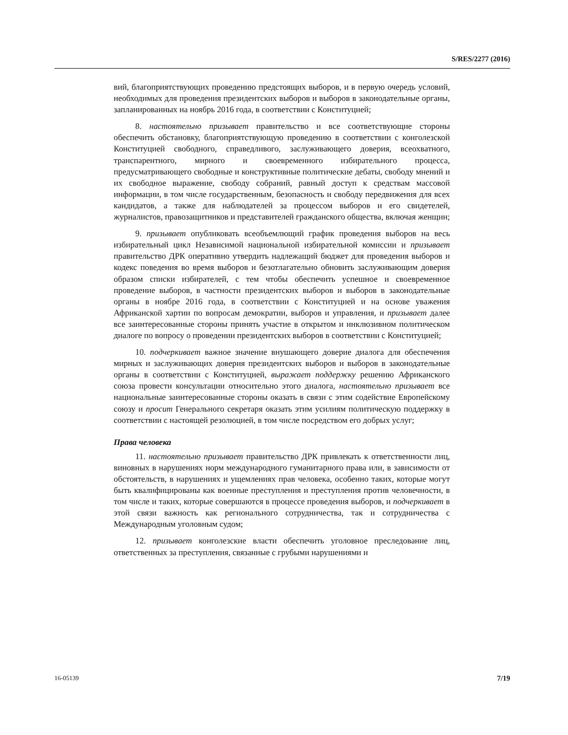S/RES/2277 (2016)
вий, благоприятствующих проведению предстоящих выборов, и в первую очередь условий, необходимых для проведения президентских выборов и выборов в законодательные органы, запланированных на ноябрь 2016 года, в соответствии с Конституцией;
8. настоятельно призывает правительство и все соответствующие стороны обеспечить обстановку, благоприятствующую проведению в соответствии с конголезской Конституцией свободного, справедливого, заслуживающего доверия, всеохватного, транспарентного, мирного и своевременного избирательного процесса, предусматривающего свободные и конструктивные политические дебаты, свободу мнений и их свободное выражение, свободу собраний, равный доступ к средствам массовой информации, в том числе государственным, безопасность и свободу передвижения для всех кандидатов, а также для наблюдателей за процессом выборов и его свидетелей, журналистов, правозащитников и представителей гражданского общества, включая женщин;
9. призывает опубликовать всеобъемлющий график проведения выборов на весь избирательный цикл Независимой национальной избирательной комиссии и призывает правительство ДРК оперативно утвердить надлежащий бюджет для проведения выборов и кодекс поведения во время выборов и безотлагательно обновить заслуживающим доверия образом списки избирателей, с тем чтобы обеспечить успешное и своевременное проведение выборов, в частности президентских выборов и выборов в законодательные органы в ноябре 2016 года, в соответствии с Конституцией и на основе уважения Африканской хартии по вопросам демократии, выборов и управления, и призывает далее все заинтересованные стороны принять участие в открытом и инклюзивном политическом диалоге по вопросу о проведении президентских выборов в соответствии с Конституцией;
10. подчеркивает важное значение внушающего доверие диалога для обеспечения мирных и заслуживающих доверия президентских выборов и выборов в законодательные органы в соответствии с Конституцией, выражает поддержку решению Африканского союза провести консультации относительно этого диалога, настоятельно призывает все национальные заинтересованные стороны оказать в связи с этим содействие Европейскому союзу и просит Генерального секретаря оказать этим усилиям политическую поддержку в соответствии с настоящей резолюцией, в том числе посредством его добрых услуг;
Права человека
11. настоятельно призывает правительство ДРК привлекать к ответственности лиц, виновных в нарушениях норм международного гуманитарного права или, в зависимости от обстоятельств, в нарушениях и ущемлениях прав человека, особенно таких, которые могут быть квалифицированы как военные преступления и преступления против человечности, в том числе и таких, которые совершаются в процессе проведения выборов, и подчеркивает в этой связи важность как регионального сотрудничества, так и сотрудничества с Международным уголовным судом;
12. призывает конголезские власти обеспечить уголовное преследование лиц, ответственных за преступления, связанные с грубыми нарушениями и
16-05139 7/19